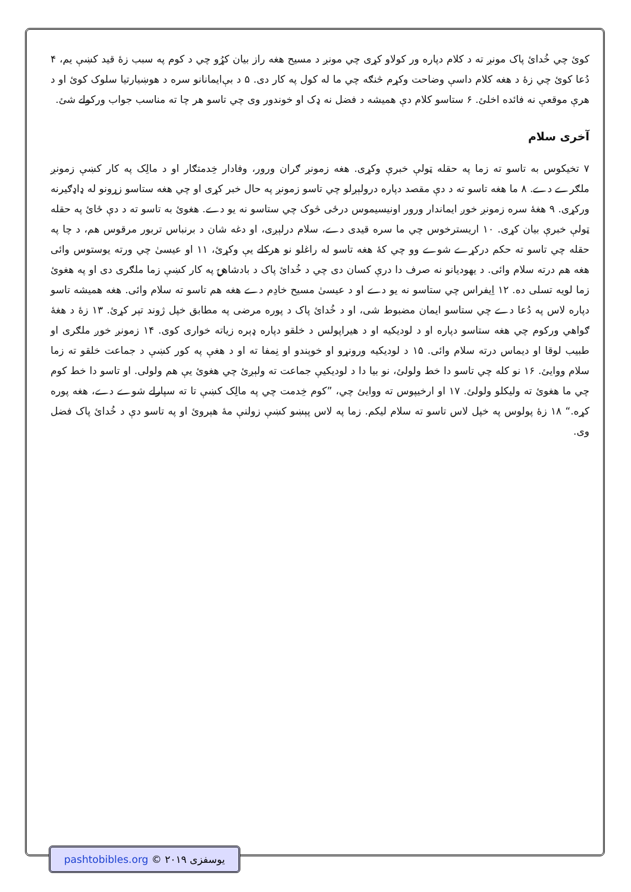کوئ چي خُدائ پاک مونږ ته د کلام دپاره ور کولاو کړی چي مونږ د مسيح هغه راز بيان کړُو چي د کوم په سبب زهٔ قيد کښې يم، ۴ دُعا کوئ چي زهٔ د هغه کلام داسې وضاحت وکړم څنګه چي ما له کول په کار دی. ۵ د بې‌ايمانانو سره د هوښيارتيا سلوک کوئ او د هرې موقعې نه فائده اخلئ. ۶ ستاسو کلام دې هميشه د فضل نه ډک او خوندور وی چي تاسو هر چا ته مناسب جواب ورکولے شئ.
آخری سلام
۷ تخيکوس به تاسو ته زما په حقله ټولې خبرې وکړی. هغه زمونږ ګران ورور، وفادار خِدمتګار او د مالِک په کار کښې زمونږ ملګرے دے. ۸ ما هغه تاسو ته د دې مقصد دپاره درولېږلو چي تاسو زمونږ په حال خبر کړی او چي هغه ستاسو زړونو له ډاډګيرنه ورکړی. ۹ هغهٔ سره زمونږ خوږ ايماندار ورور اونيسيموس درځی څوک چي ستاسو نه يو دے. هغوئ به تاسو ته د دې ځائ په حقله ټولې خبرې بيان کړی. ۱۰ اريسترخوس چي ما سره قيدی دے، سلام درلېږی، او دغه شان د برنباس تربور مرقوس هم، د چا په حقله چي تاسو ته حکم درکړے شوے وو چي کهٔ هغه تاسو له راغلو نو هرکلے يې وکړئ، ۱۱ او عيسیٰ چي ورته يوستوس وائی هغه هم درته سلام وائی. د يهوديانو نه صرف دا درې کسان دی چي د خُدائ پاک د بادشاهۍ په کار کښې زما ملګری دی او په هغوئ زما لويه تسلی ده. ۱۲ اِيفراس چي ستاسو نه يو دے او د عيسیٰ مسيح خادِم دے هغه هم تاسو ته سلام وائی. هغه هميشه تاسو دپاره لاس په دُعا دے چي ستاسو ايمان مضبوط شی، او د خُدائ پاک د پوره مرضی په مطابق خپل ژوند تېر کړئ. ۱۳ زهٔ د هغهٔ ګواهي ورکوم چي هغه ستاسو دپاره او د لوديکيه او د هيراپولس د خلقو دپاره ډېره زياته خواری کوی. ۱۴ زمونږ خوږ ملګری او طبيب لوقا او ديماس درته سلام وائی. ۱۵ د لوديکيه ورونړو او خوېندو او نِمفا ته او د هغې په کور کښې د جماعت خلقو ته زما سلام ووايئ. ۱۶ نو کله چي تاسو دا خط ولولئ، نو بيا دا د لوديکيې جماعت ته ولېږئ چي هغوئ يې هم ولولی. او تاسو دا خط کوم چي ما هغوئ ته وليکلو ولولئ. ۱۷ او ارخيپوس ته ووايئ چي، ”کوم خِدمت چي په مالِک کښې تا ته سپارلے شوے دے، هغه پوره کړه.“ ۱۸ زهٔ پولوس په خپل لاس تاسو ته سلام ليکم. زما په لاس پېښو کښې زولنې مهٔ هېروئ او په تاسو دې د خُدائ پاک فضل وی.
pashtobibles.org © يوسفزی ۲۰۱۹